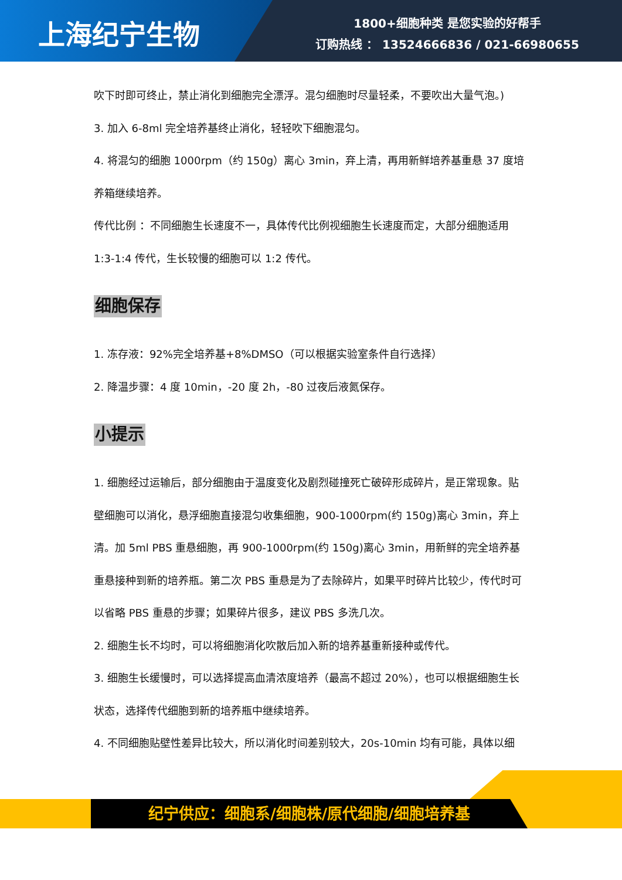上海纪宁生物
1800+细胞种类 是您实验的好帮手
订购热线 ： 13524666836 / 021-66980655
吹下时即可终止，禁止消化到细胞完全漂浮。混匀细胞时尽量轻柔，不要吹出大量气泡。)
3. 加入 6-8ml 完全培养基终止消化，轻轻吹下细胞混匀。
4. 将混匀的细胞 1000rpm（约 150g）离心 3min，弃上清，再用新鲜培养基重悬 37 度培养箱继续培养。
传代比例 ：不同细胞生长速度不一，具体传代比例视细胞生长速度而定，大部分细胞适用 1:3-1:4 传代，生长较慢的细胞可以 1:2 传代。
细胞保存
1. 冻存液：92%完全培养基+8%DMSO（可以根据实验室条件自行选择）
2. 降温步骤：4 度 10min，-20 度 2h，-80 过夜后液氮保存。
小提示
1. 细胞经过运输后，部分细胞由于温度变化及剧烈碰撞死亡破碎形成碎片，是正常现象。贴壁细胞可以消化，悬浮细胞直接混匀收集细胞，900-1000rpm(约 150g)离心 3min，弃上清。加 5ml PBS 重悬细胞，再 900-1000rpm(约 150g)离心 3min，用新鲜的完全培养基重悬接种到新的培养瓶。第二次 PBS 重悬是为了去除碎片，如果平时碎片比较少，传代时可以省略 PBS 重悬的步骤；如果碎片很多，建议 PBS 多洗几次。
2. 细胞生长不均时，可以将细胞消化吹散后加入新的培养基重新接种或传代。
3. 细胞生长缓慢时，可以选择提高血清浓度培养（最高不超过 20%），也可以根据细胞生长状态，选择传代细胞到新的培养瓶中继续培养。
4. 不同细胞贴壁性差异比较大，所以消化时间差别较大，20s-10min 均有可能，具体以细
纪宁供应：细胞系/细胞株/原代细胞/细胞培养基